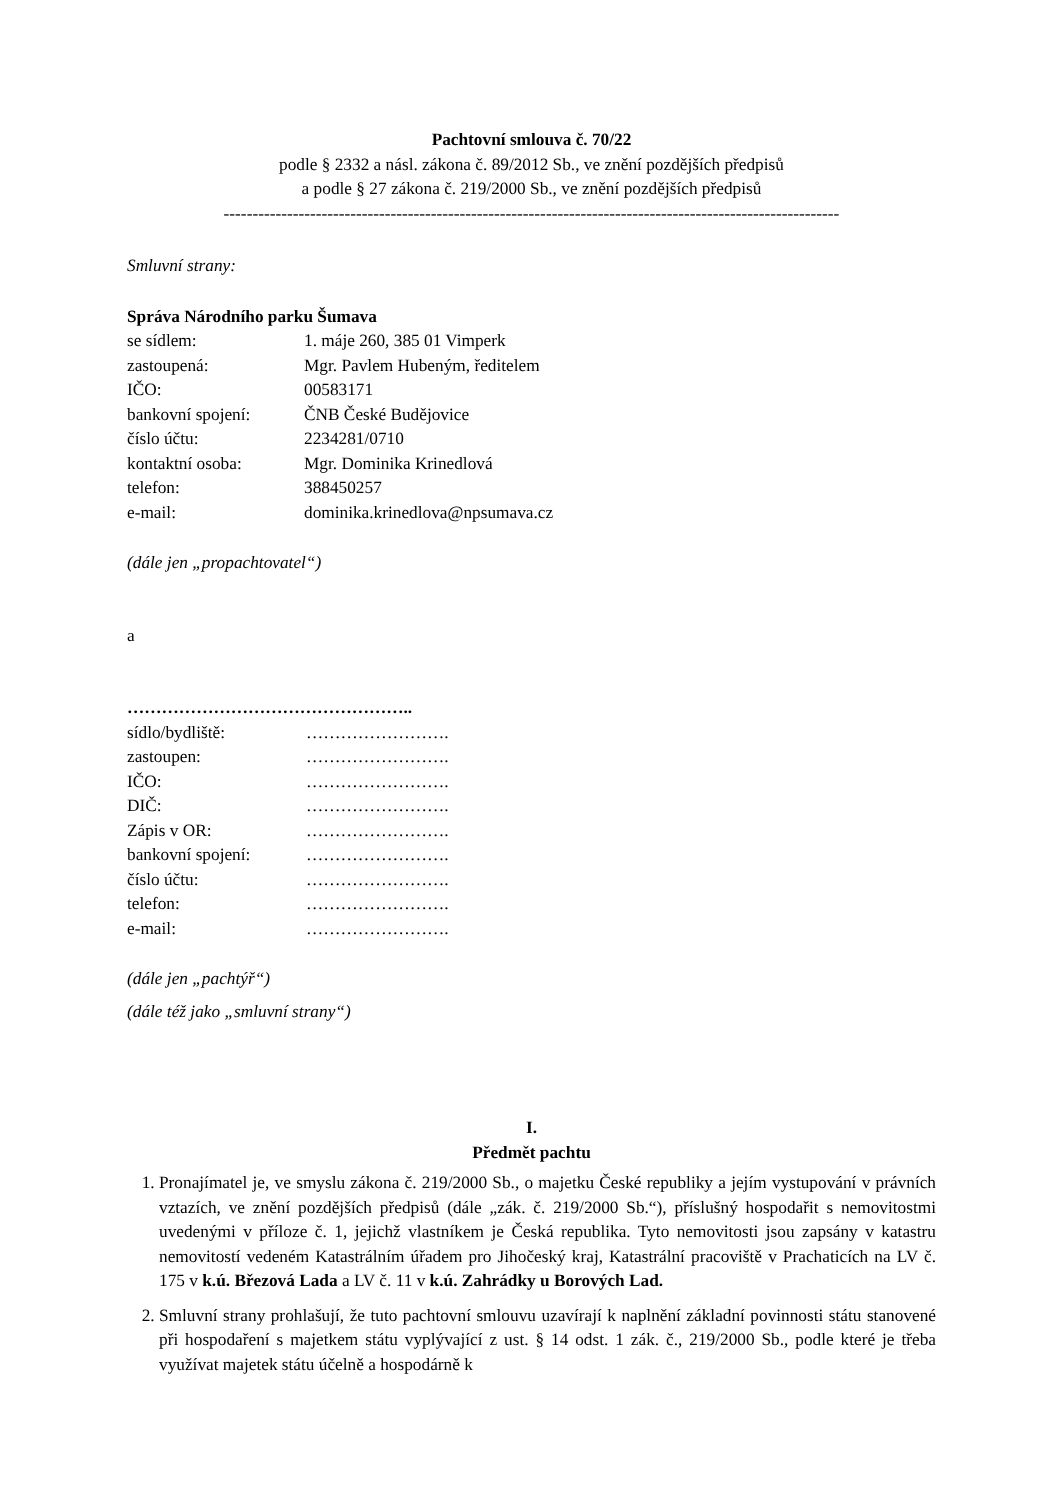Pachtovní smlouva č. 70/22
podle § 2332 a násl. zákona č. 89/2012 Sb., ve znění pozdějších předpisů
a podle § 27 zákona č. 219/2000 Sb., ve znění pozdějších předpisů
-----------------------------------------------------------------------------------------------------------
Smluvní strany:
Správa Národního parku Šumava
se sídlem: 1. máje 260, 385 01 Vimperk
zastoupená: Mgr. Pavlem Hubeným, ředitelem
IČO: 00583171
bankovní spojení: ČNB České Budějovice
číslo účtu: 2234281/0710
kontaktní osoba: Mgr. Dominika Krinedlová
telefon: 388450257
e-mail: dominika.krinedlova@npsumava.cz
(dále jen „propachtovatel“)
a
…………………………………………..
sídlo/bydliště: …………………….
zastoupen: …………………….
IČO: …………………….
DIČ: …………………….
Zápis v OR: …………………….
bankovní spojení: …………………….
číslo účtu: …………………….
telefon: …………………….
e-mail: …………………….
(dále jen „pachtýř“)
(dále též jako „smluvní strany“)
I.
Předmět pachtu
1. Pronajímatel je, ve smyslu zákona č. 219/2000 Sb., o majetku České republiky a jejím vystupování v právních vztazích, ve znění pozdějších předpisů (dále „zák. č. 219/2000 Sb.“), příslušný hospodařit s nemovitostmi uvedenými v příloze č. 1, jejichž vlastníkem je Česká republika. Tyto nemovitosti jsou zapsány v katastru nemovitostí vedeném Katastrálním úřadem pro Jihočeský kraj, Katastrální pracoviště v Prachaticích na LV č. 175 v k.ú. Březová Lada a LV č. 11 v k.ú. Zahrádky u Borových Lad.
2. Smluvní strany prohlašují, že tuto pachtovní smlouvu uzavírají k naplnění základní povinnosti státu stanovené při hospodaření s majetkem státu vyplývající z ust. § 14 odst. 1 zák. č., 219/2000 Sb., podle které je třeba využívat majetek státu účelně a hospodárně k